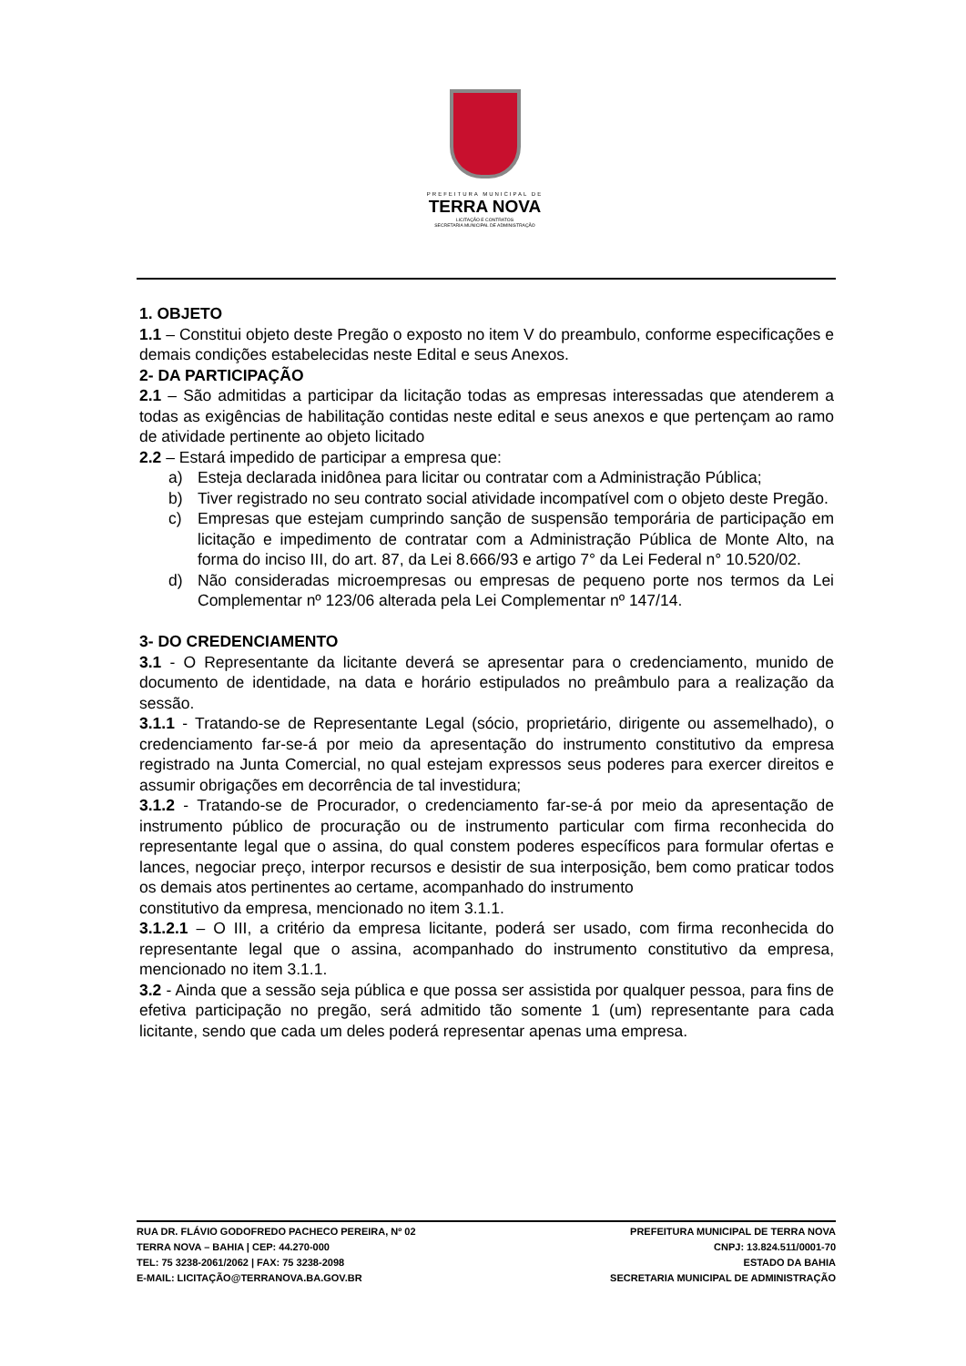PREFEITURA MUNICIPAL DE
TERRA NOVA
LICITAÇÃO E CONTRATOS
SECRETARIA MUNICIPAL DE ADMINISTRAÇÃO
1. OBJETO
1.1 – Constitui objeto deste Pregão o exposto no item V do preambulo, conforme especificações e demais condições estabelecidas neste Edital e seus Anexos.
2- DA PARTICIPAÇÃO
2.1 – São admitidas a participar da licitação todas as empresas interessadas que atenderem a todas as exigências de habilitação contidas neste edital e seus anexos e que pertençam ao ramo de atividade pertinente ao objeto licitado
2.2 – Estará impedido de participar a empresa que:
a) Esteja declarada inidônea para licitar ou contratar com a Administração Pública;
b) Tiver registrado no seu contrato social atividade incompatível com o objeto deste Pregão.
c) Empresas que estejam cumprindo sanção de suspensão temporária de participação em licitação e impedimento de contratar com a Administração Pública de Monte Alto, na forma do inciso III, do art. 87, da Lei 8.666/93 e artigo 7° da Lei Federal n° 10.520/02.
d) Não consideradas microempresas ou empresas de pequeno porte nos termos da Lei Complementar nº 123/06 alterada pela Lei Complementar nº 147/14.
3- DO CREDENCIAMENTO
3.1 - O Representante da licitante deverá se apresentar para o credenciamento, munido de documento de identidade, na data e horário estipulados no preâmbulo para a realização da sessão.
3.1.1 - Tratando-se de Representante Legal (sócio, proprietário, dirigente ou assemelhado), o credenciamento far-se-á por meio da apresentação do instrumento constitutivo da empresa registrado na Junta Comercial, no qual estejam expressos seus poderes para exercer direitos e assumir obrigações em decorrência de tal investidura;
3.1.2 - Tratando-se de Procurador, o credenciamento far-se-á por meio da apresentação de instrumento público de procuração ou de instrumento particular com firma reconhecida do representante legal que o assina, do qual constem poderes específicos para formular ofertas e lances, negociar preço, interpor recursos e desistir de sua interposição, bem como praticar todos os demais atos pertinentes ao certame, acompanhado do instrumento
constitutivo da empresa, mencionado no item 3.1.1.
3.1.2.1 – O III, a critério da empresa licitante, poderá ser usado, com firma reconhecida do representante legal que o assina, acompanhado do instrumento constitutivo da empresa, mencionado no item 3.1.1.
3.2 - Ainda que a sessão seja pública e que possa ser assistida por qualquer pessoa, para fins de efetiva participação no pregão, será admitido tão somente 1 (um) representante para cada licitante, sendo que cada um deles poderá representar apenas uma empresa.
RUA DR. FLÁVIO GODOFREDO PACHECO PEREIRA, Nº 02
TERRA NOVA – BAHIA | CEP: 44.270-000
TEL: 75 3238-2061/2062 | FAX: 75 3238-2098
E-MAIL: LICITAÇÃO@TERRANOVA.BA.GOV.BR
PREFEITURA MUNICIPAL DE TERRA NOVA
CNPJ: 13.824.511/0001-70
ESTADO DA BAHIA
SECRETARIA MUNICIPAL DE ADMINISTRAÇÃO